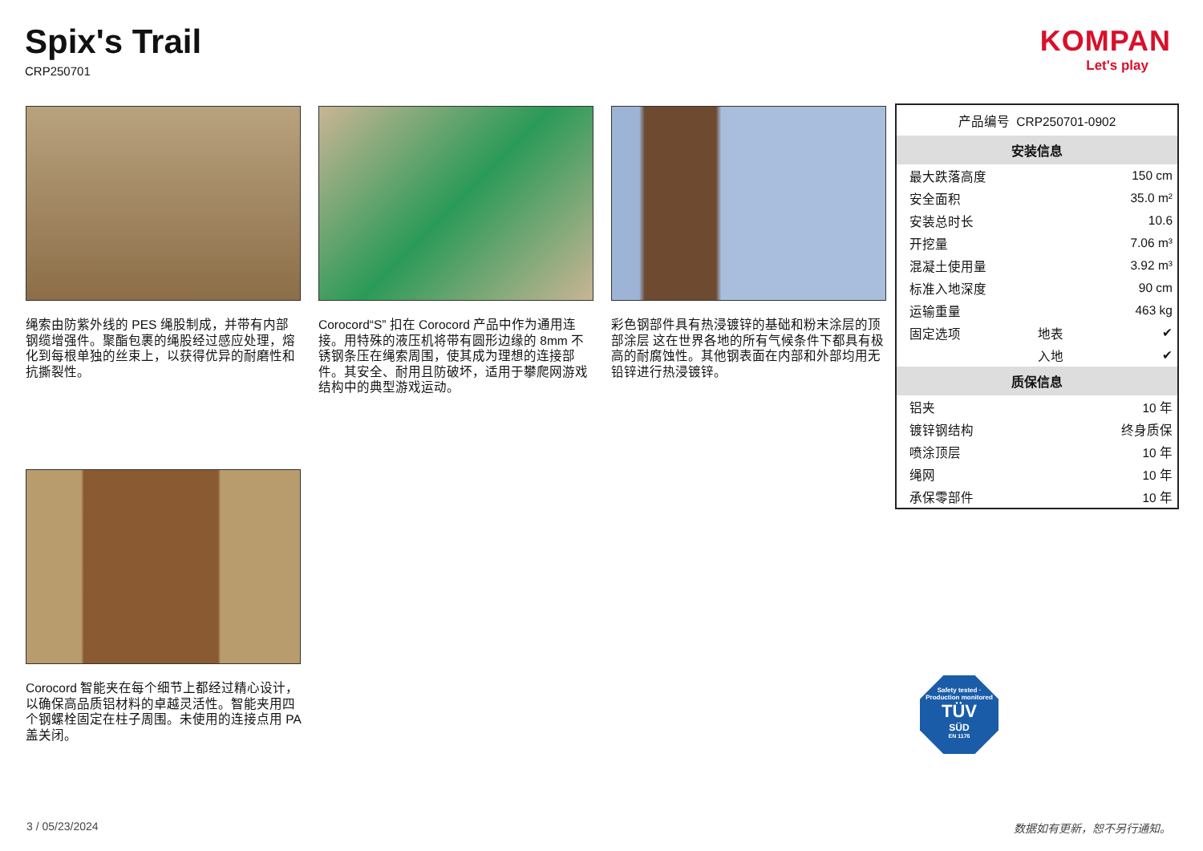Spix's Trail
CRP250701
KOMPAN
Let's play
绳索由防紫外线的 PES 绳股制成，并带有内部钢缆增强件。聚酯包裹的绳股经过感应处理，熔化到每根单独的丝束上，以获得优异的耐磨性和抗撕裂性。
Corocord“S” 扣在 Corocord 产品中作为通用连接。用特殊的液压机将带有圆形边缘的 8mm 不锈钢条压在绳索周围，使其成为理想的连接部件。其安全、耐用且防破坏，适用于攀爬网游戏结构中的典型游戏运动。
彩色钢部件具有热浸镀锌的基础和粉末涂层的顶部涂层 这在世界各地的所有气候条件下都具有极高的耐腐蚀性。其他钢表面在内部和外部均用无铅锌进行热浸镀锌。
Corocord 智能夹在每个细节上都经过精心设计，以确保高品质铝材料的卓越灵活性。智能夹用四个钢螺栓固定在柱子周围。未使用的连接点用 PA 盖关闭。
| 产品编号 CRP250701-0902 | | |
| 安装信息 | | |
| 最大跌落高度 | | 150 cm |
| 安全面积 | | 35.0 m² |
| 安装总时长 | | 10.6 |
| 开挖量 | | 7.06 m³ |
| 混凝土使用量 | | 3.92 m³ |
| 标准入地深度 | | 90 cm |
| 运输重量 | | 463 kg |
| 固定选项 | 地表 | ✔ |
| | 入地 | ✔ |
| 质保信息 | | |
| 铝夹 | | 10 年 |
| 镀锌钢结构 | | 终身质保 |
| 喷涂顶层 | | 10 年 |
| 绳网 | | 10 年 |
| 承保零部件 | | 10 年 |
Safety tested · Production monitored
TÜV
SÜD
EN 1176
3 / 05/23/2024 数据如有更新，恕不另行通知。